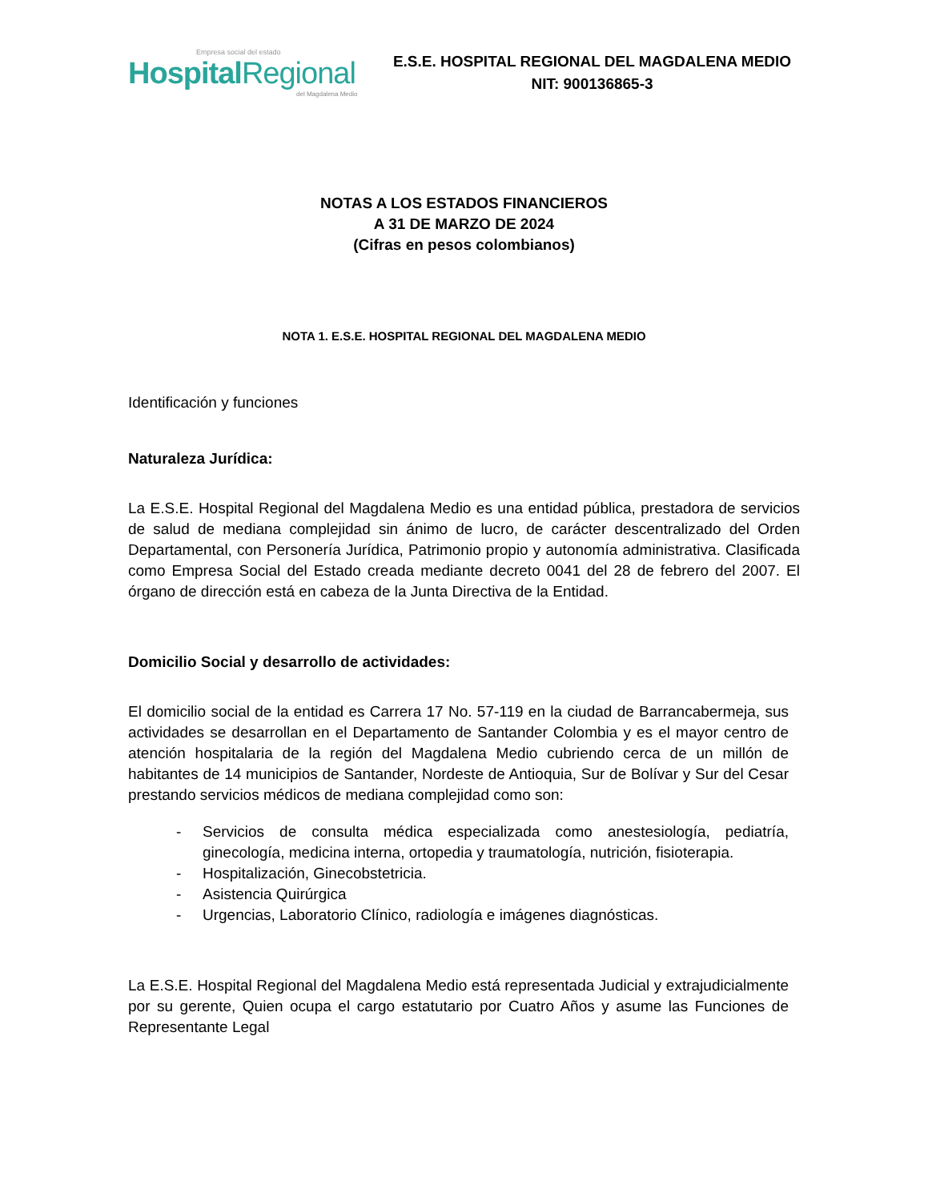Empresa social del estado
HospitalRegional
del Magdalena Medio
E.S.E. HOSPITAL REGIONAL DEL MAGDALENA MEDIO
NIT: 900136865-3
NOTAS A LOS ESTADOS FINANCIEROS
A 31 DE MARZO DE 2024
(Cifras en pesos colombianos)
NOTA 1. E.S.E. HOSPITAL REGIONAL DEL MAGDALENA MEDIO
Identificación y funciones
Naturaleza Jurídica:
La E.S.E. Hospital Regional del Magdalena Medio es una entidad pública, prestadora de servicios de salud de mediana complejidad sin ánimo de lucro, de carácter descentralizado del Orden Departamental, con Personería Jurídica, Patrimonio propio y autonomía administrativa. Clasificada como Empresa Social del Estado creada mediante decreto 0041 del 28 de febrero del 2007. El órgano de dirección está en cabeza de la Junta Directiva de la Entidad.
Domicilio Social y desarrollo de actividades:
El domicilio social de la entidad es Carrera 17 No. 57-119 en la ciudad de Barrancabermeja, sus actividades se desarrollan en el Departamento de Santander Colombia y es el mayor centro de atención hospitalaria de la región del Magdalena Medio cubriendo cerca de un millón de habitantes de 14 municipios de Santander, Nordeste de Antioquia, Sur de Bolívar y Sur del Cesar prestando servicios médicos de mediana complejidad como son:
- Servicios de consulta médica especializada como anestesiología, pediatría, ginecología, medicina interna, ortopedia y traumatología, nutrición, fisioterapia.
- Hospitalización, Ginecobstetricia.
- Asistencia Quirúrgica
- Urgencias, Laboratorio Clínico, radiología e imágenes diagnósticas.
La E.S.E. Hospital Regional del Magdalena Medio está representada Judicial y extrajudicialmente por su gerente, Quien ocupa el cargo estatutario por Cuatro Años y asume las Funciones de Representante Legal